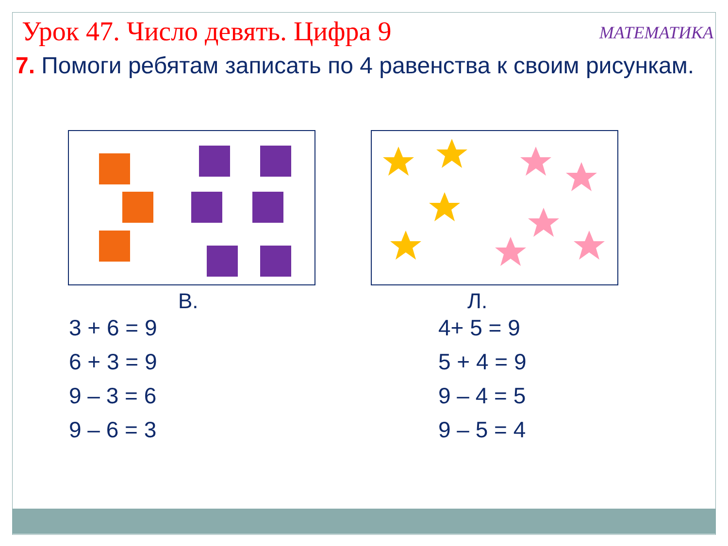Урок 47. Число девять. Цифра 9
МАТЕМАТИКА
7. Помоги ребятам записать по 4 равенства к своим рисункам.
В. Л.
3 + 6 = 9
6 + 3 = 9
9 – 3 = 6
9 – 6 = 3
4+ 5 = 9
5 + 4 = 9
9 – 4 = 5
9 – 5 = 4